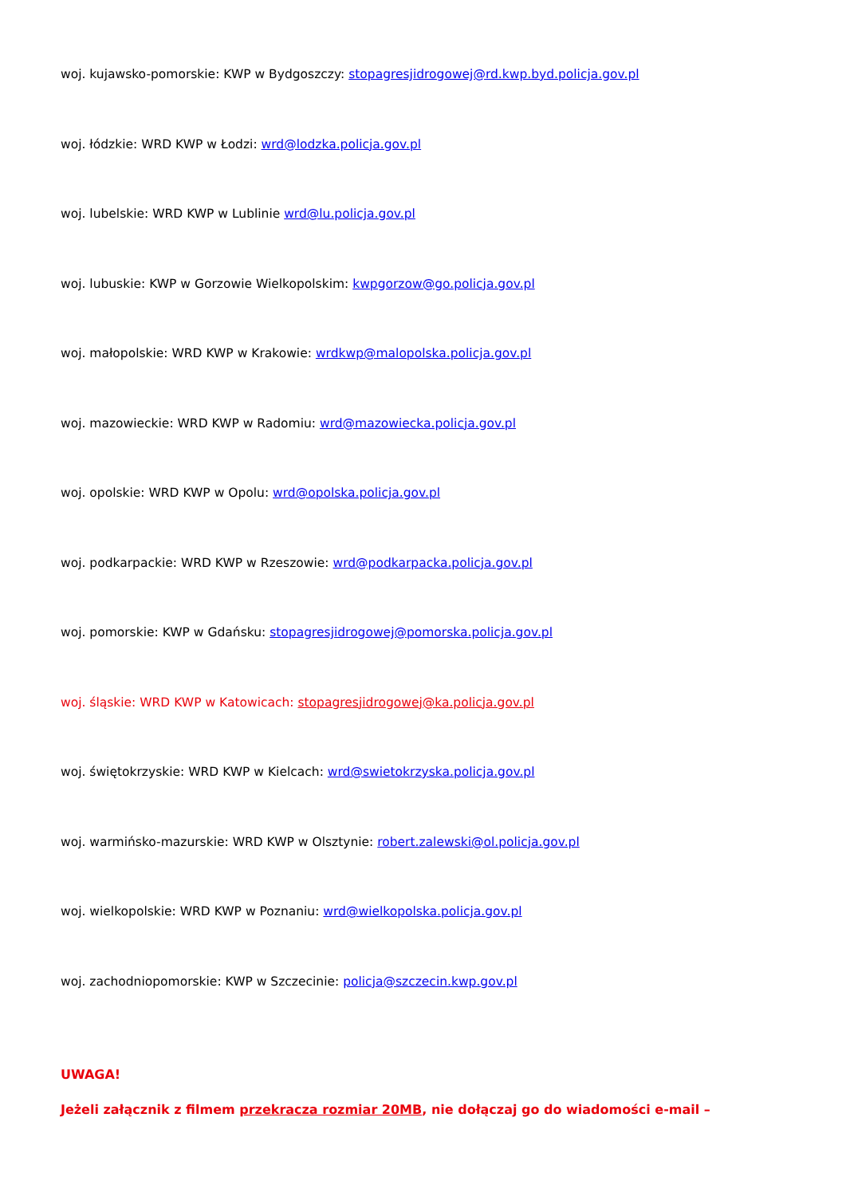woj. kujawsko-pomorskie: KWP w Bydgoszczy: stopagresjidrogowej@rd.kwp.byd.policja.gov.pl
woj. łódzkie: WRD KWP w Łodzi: wrd@lodzka.policja.gov.pl
woj. lubelskie: WRD KWP w Lublinie wrd@lu.policja.gov.pl
woj. lubuskie: KWP w Gorzowie Wielkopolskim: kwpgorzow@go.policja.gov.pl
woj. małopolskie: WRD KWP w Krakowie: wrdkwp@malopolska.policja.gov.pl
woj. mazowieckie: WRD KWP w Radomiu: wrd@mazowiecka.policja.gov.pl
woj. opolskie: WRD KWP w Opolu: wrd@opolska.policja.gov.pl
woj. podkarpackie: WRD KWP w Rzeszowie: wrd@podkarpacka.policja.gov.pl
woj. pomorskie: KWP w Gdańsku: stopagresjidrogowej@pomorska.policja.gov.pl
woj. śląskie: WRD KWP w Katowicach: stopagresjidrogowej@ka.policja.gov.pl
woj. świętokrzyskie: WRD KWP w Kielcach: wrd@swietokrzyska.policja.gov.pl
woj. warmińsko-mazurskie: WRD KWP w Olsztynie: robert.zalewski@ol.policja.gov.pl
woj. wielkopolskie: WRD KWP w Poznaniu: wrd@wielkopolska.policja.gov.pl
woj. zachodniopomorskie: KWP w Szczecinie: policja@szczecin.kwp.gov.pl
UWAGA!
Jeżeli załącznik z filmem przekracza rozmiar 20MB, nie dołączaj go do wiadomości e-mail –